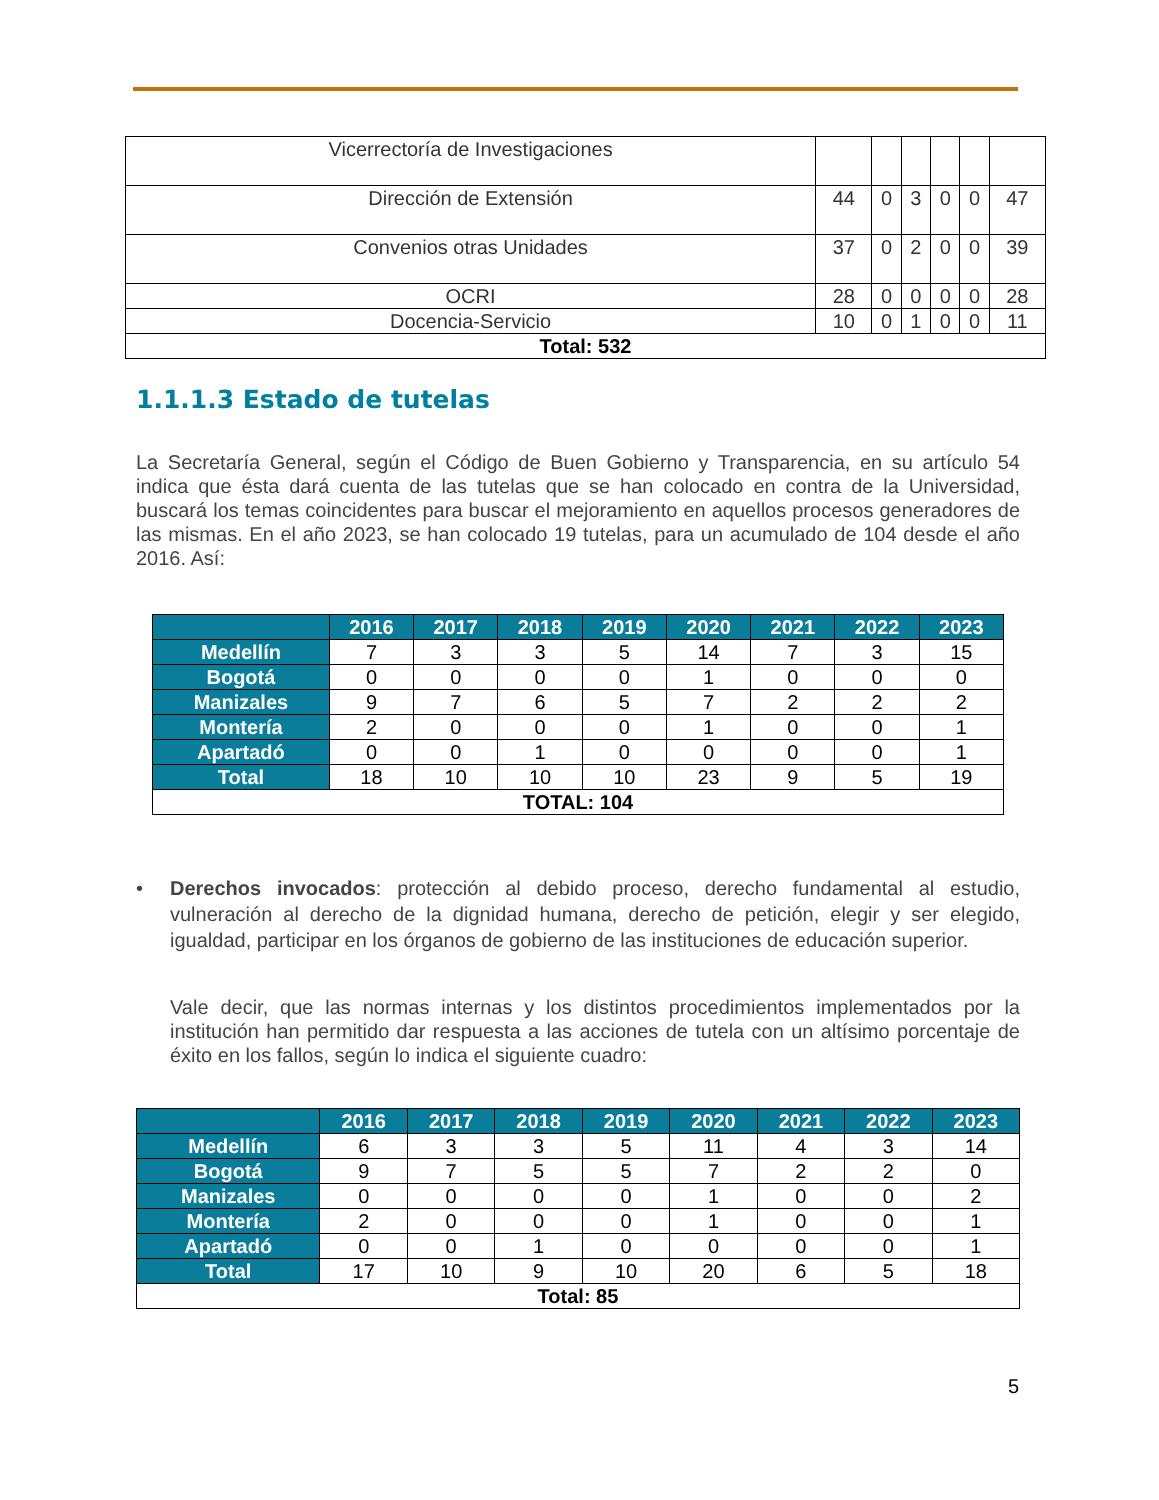| Vicerrectoría de Investigaciones | | | | | | |
| Dirección de Extensión | 44 | 0 | 3 | 0 | 0 | 47 |
| Convenios otras Unidades | 37 | 0 | 2 | 0 | 0 | 39 |
| OCRI | 28 | 0 | 0 | 0 | 0 | 28 |
| Docencia-Servicio | 10 | 0 | 1 | 0 | 0 | 11 |
| Total: 532 | | | | | | |
1.1.1.3 Estado de tutelas
La Secretaría General, según el Código de Buen Gobierno y Transparencia, en su artículo 54 indica que ésta dará cuenta de las tutelas que se han colocado en contra de la Universidad, buscará los temas coincidentes para buscar el mejoramiento en aquellos procesos generadores de las mismas. En el año 2023, se han colocado 19 tutelas, para un acumulado de 104 desde el año 2016. Así:
| | 2016 | 2017 | 2018 | 2019 | 2020 | 2021 | 2022 | 2023 |
| --- | --- | --- | --- | --- | --- | --- | --- | --- |
| Medellín | 7 | 3 | 3 | 5 | 14 | 7 | 3 | 15 |
| Bogotá | 0 | 0 | 0 | 0 | 1 | 0 | 0 | 0 |
| Manizales | 9 | 7 | 6 | 5 | 7 | 2 | 2 | 2 |
| Montería | 2 | 0 | 0 | 0 | 1 | 0 | 0 | 1 |
| Apartadó | 0 | 0 | 1 | 0 | 0 | 0 | 0 | 1 |
| Total | 18 | 10 | 10 | 10 | 23 | 9 | 5 | 19 |
| TOTAL: 104 | | | | | | | | |
• Derechos invocados: protección al debido proceso, derecho fundamental al estudio, vulneración al derecho de la dignidad humana, derecho de petición, elegir y ser elegido, igualdad, participar en los órganos de gobierno de las instituciones de educación superior.
Vale decir, que las normas internas y los distintos procedimientos implementados por la institución han permitido dar respuesta a las acciones de tutela con un altísimo porcentaje de éxito en los fallos, según lo indica el siguiente cuadro:
| | 2016 | 2017 | 2018 | 2019 | 2020 | 2021 | 2022 | 2023 |
| --- | --- | --- | --- | --- | --- | --- | --- | --- |
| Medellín | 6 | 3 | 3 | 5 | 11 | 4 | 3 | 14 |
| Bogotá | 9 | 7 | 5 | 5 | 7 | 2 | 2 | 0 |
| Manizales | 0 | 0 | 0 | 0 | 1 | 0 | 0 | 2 |
| Montería | 2 | 0 | 0 | 0 | 1 | 0 | 0 | 1 |
| Apartadó | 0 | 0 | 1 | 0 | 0 | 0 | 0 | 1 |
| Total | 17 | 10 | 9 | 10 | 20 | 6 | 5 | 18 |
| Total: 85 | | | | | | | | |
5